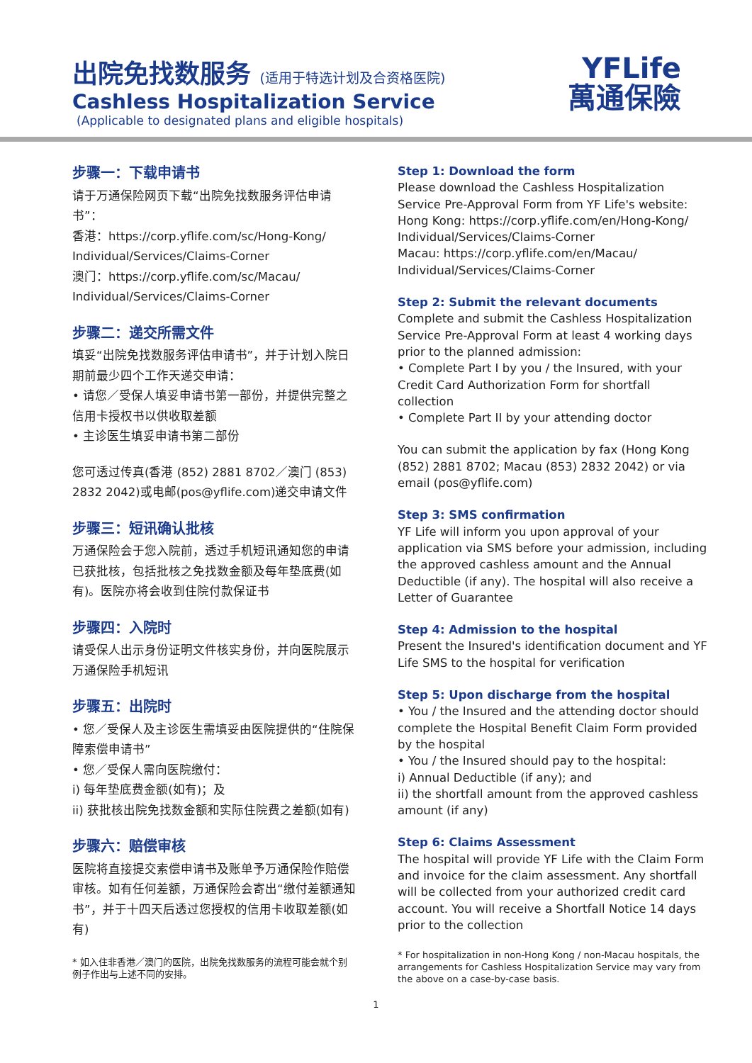出院免找数服务 (适用于特选计划及合资格医院)
Cashless Hospitalization Service
(Applicable to designated plans and eligible hospitals)
YFLife
萬通保險
步骤一：下载申请书
请于万通保险网页下载“出院免找数服务评估申请书”：
香港：https://corp.yflife.com/sc/Hong-Kong/ Individual/Services/Claims-Corner
澳门：https://corp.yflife.com/sc/Macau/ Individual/Services/Claims-Corner
步骤二：递交所需文件
填妥“出院免找数服务评估申请书”，并于计划入院日期前最少四个工作天递交申请：
• 请您／受保人填妥申请书第一部份，并提供完整之信用卡授权书以供收取差额
• 主诊医生填妥申请书第二部份
您可透过传真(香港 (852) 2881 8702／澳门 (853) 2832 2042)或电邮(pos@yflife.com)递交申请文件
步骤三：短讯确认批核
万通保险会于您入院前，透过手机短讯通知您的申请已获批核，包括批核之免找数金额及每年垫底费(如有)。医院亦将会收到住院付款保证书
步骤四：入院时
请受保人出示身份证明文件核实身份，并向医院展示万通保险手机短讯
步骤五：出院时
• 您／受保人及主诊医生需填妥由医院提供的“住院保障索偿申请书”
• 您／受保人需向医院缴付：
i) 每年垫底费金额(如有)；及
ii) 获批核出院免找数金额和实际住院费之差额(如有)
步骤六：赔偿审核
医院将直接提交索偿申请书及账单予万通保险作赔偿审核。如有任何差额，万通保险会寄出“缴付差额通知书”，并于十四天后透过您授权的信用卡收取差额(如有)
* 如入住非香港／澳门的医院，出院免找数服务的流程可能会就个别例子作出与上述不同的安排。
Step 1: Download the form
Please download the Cashless Hospitalization Service Pre-Approval Form from YF Life's website:
Hong Kong: https://corp.yflife.com/en/Hong-Kong/ Individual/Services/Claims-Corner
Macau: https://corp.yflife.com/en/Macau/ Individual/Services/Claims-Corner
Step 2: Submit the relevant documents
Complete and submit the Cashless Hospitalization Service Pre-Approval Form at least 4 working days prior to the planned admission:
• Complete Part I by you / the Insured, with your Credit Card Authorization Form for shortfall collection
• Complete Part II by your attending doctor
You can submit the application by fax (Hong Kong (852) 2881 8702; Macau (853) 2832 2042) or via email (pos@yflife.com)
Step 3: SMS confirmation
YF Life will inform you upon approval of your application via SMS before your admission, including the approved cashless amount and the Annual Deductible (if any). The hospital will also receive a Letter of Guarantee
Step 4: Admission to the hospital
Present the Insured's identification document and YF Life SMS to the hospital for verification
Step 5: Upon discharge from the hospital
• You / the Insured and the attending doctor should complete the Hospital Benefit Claim Form provided by the hospital
• You / the Insured should pay to the hospital:
i) Annual Deductible (if any); and
ii) the shortfall amount from the approved cashless amount (if any)
Step 6: Claims Assessment
The hospital will provide YF Life with the Claim Form and invoice for the claim assessment. Any shortfall will be collected from your authorized credit card account. You will receive a Shortfall Notice 14 days prior to the collection
* For hospitalization in non-Hong Kong / non-Macau hospitals, the arrangements for Cashless Hospitalization Service may vary from the above on a case-by-case basis.
1